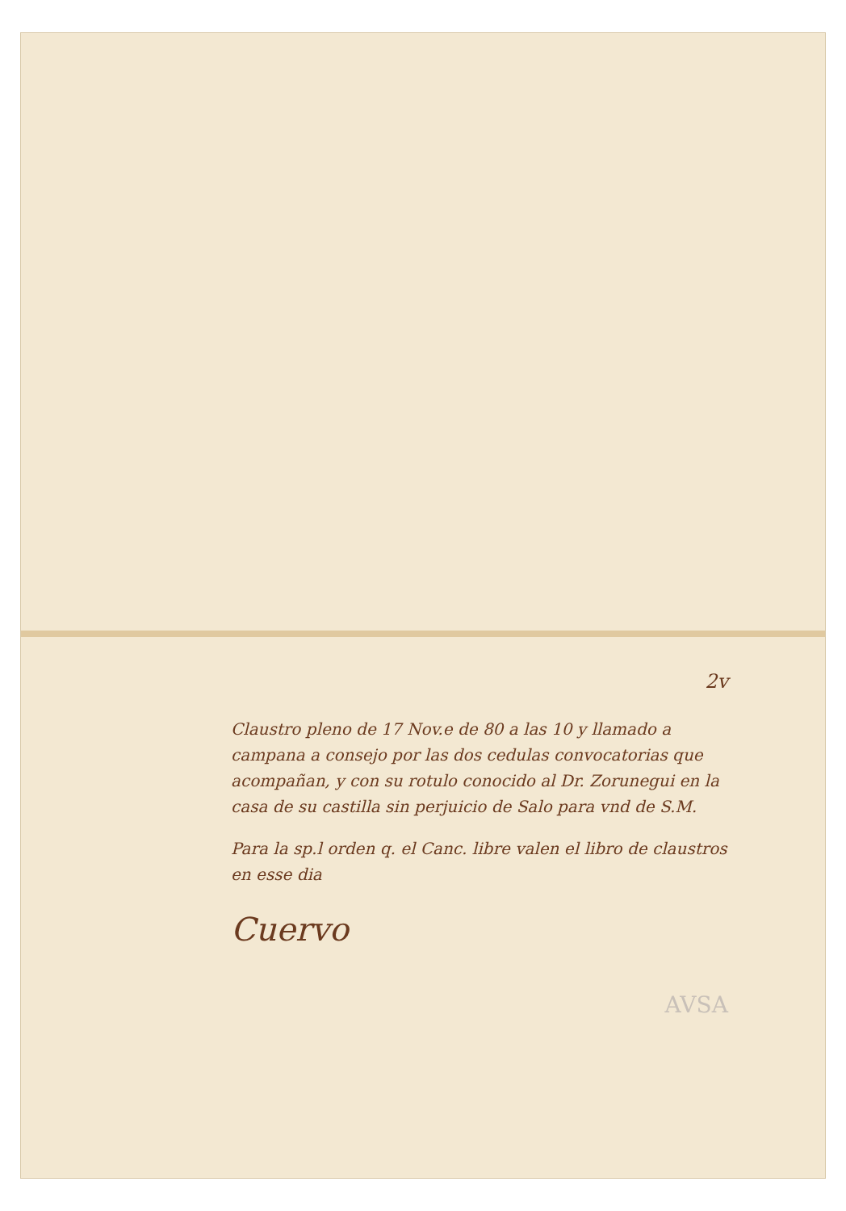2v
Claustro pleno de 17 Nov.e de 80 a las 10 y llamado a campana a consejo por las dos cedulas convocatorias que acompañan, y con su rotulo conocido al Dr. Zorunegui en la casa de su castilla sin perjuicio de Salo para vnd de S.M.
Para la sp.l orden q. el Canc. libre valen el libro de claustros en esse dia
Cuervo
AVSA